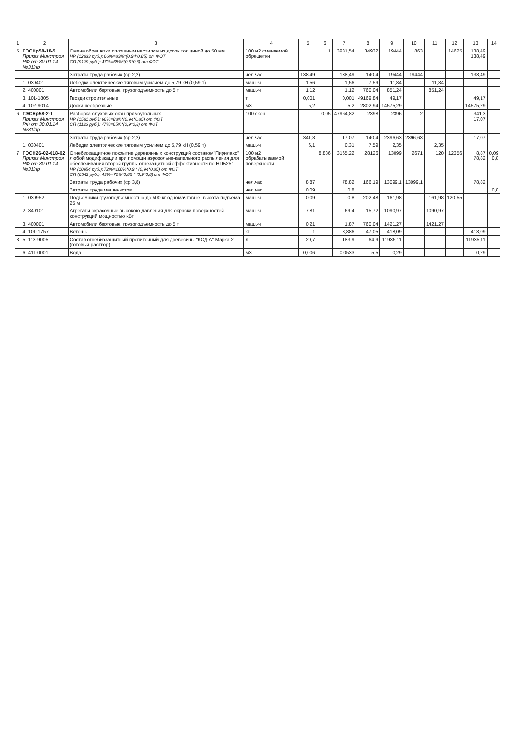| 1 | 2 | 3 | 4 | 5 | 6 | 7 | 8 | 9 | 10 | 11 | 12 | 13 | 14 |
| --- | --- | --- | --- | --- | --- | --- | --- | --- | --- | --- | --- | --- | --- |
| 5 | ГЭСНр58-18-5 Приказ Минстроя РФ от 30.01.14 №31/пр | Смена обрешетки сплошным настилом из досок толщиной до 50 мм НР (12833 руб.): 66%=83%*(0,94*0,85) от ФОТ СП (9139 руб.): 47%=65%*(0,9*0,8) от ФОТ | 100 м2 сменяемой обрешетки | | 1 | 3931,54 | 34932 | 19444 | 863 | | 14625 | 138,49 138,49 | |
| | | Затраты труда рабочих (ср 2,2) | чел.час | 138,49 | | 138,49 | 140,4 | 19444 | 19444 | | | 138,49 | |
| | 1. 030401 | Лебедки электрические тяговым усилием до 5,79 кН (0,59 т) | маш.-ч | 1,56 | | 1,56 | 7,59 | 11,84 | | 11,84 | | | |
| | 2. 400001 | Автомобили бортовые, грузоподъемность до 5 т | маш.-ч | 1,12 | | 1,12 | 760,04 | 851,24 | | 851,24 | | | |
| | 3. 101-1805 | Гвозди строительные | т | 0,001 | | 0,001 | 49169,84 | 49,17 | | | | 49,17 | |
| | 4. 102-9014 | Доски необрезные | м3 | 5,2 | | 5,2 | 2802,94 | 14575,29 | | | | 14575,29 | |
| 6 | ГЭСНр58-2-1 Приказ Минстроя РФ от 30.01.14 №31/пр | Разборка слуховых окон прямоугольных НР (1581 руб.): 66%=83%*(0,94*0,85) от ФОТ СП (1126 руб.): 47%=65%*(0,9*0,8) от ФОТ | 100 окон | | 0,05 | 47964,82 | 2398 | 2396 | 2 | | | 341,3 17,07 | |
| | | Затраты труда рабочих (ср 2,2) | чел.час | 341,3 | | 17,07 | 140,4 | 2396,63 | 2396,63 | | | 17,07 | |
| | 1. 030401 | Лебедки электрические тяговым усилием до 5,79 кН (0,59 т) | маш.-ч | 6,1 | | 0,31 | 7,59 | 2,35 | | 2,35 | | | |
| 7 | ГЭСН26-02-018-02 Приказ Минстроя РФ от 30.01.14 №31/пр | Огнебиозащитное покрытие деревянных конструкций составом"Пирилакс" любой модификации при помощи аэрозольно-капельного распыления для обеспечивания второй группы огнезащитной эффективности по НПБ251 НР (10954 руб.): 72%=100%*0,9 * (0,94*0,85) от ФОТ СП (6542 руб.): 43%=70%*0,85 * (0,9*0,8) от ФОТ | 100 м2 обрабатываемой поверхности | | 8,886 | 3165,22 | 28126 | 13099 | 2671 | 120 | 12356 | 8,87 78,82 | 0,09 0,8 |
| | | Затраты труда рабочих (ср 3,8) | чел.час | 8,87 | | 78,82 | 166,19 | 13099,1 | 13099,1 | | | 78,82 | |
| | | Затраты труда машинистов | чел.час | 0,09 | | 0,8 | | | | | | | 0,8 |
| | 1. 030952 | Подъемники грузоподъемностью до 500 кг одномачтовые, высота подъема 25 м | маш.-ч | 0,09 | | 0,8 | 202,48 | 161,98 | | 161,98 | 120,55 | | |
| | 2. 340101 | Агрегаты окрасочные высокого давления для окраски поверхностей конструкций мощностью кВт | маш.-ч | 7,81 | | 69,4 | 15,72 | 1090,97 | | 1090,97 | | | |
| | 3. 400001 | Автомобили бортовые, грузоподъемность до 5 т | маш.-ч | 0,21 | | 1,87 | 760,04 | 1421,27 | | 1421,27 | | | |
| | 4. 101-1757 | Ветошь | кг | 1 | | 8,886 | 47,05 | 418,09 | | | | 418,09 | |
| 3 | 5. 113-9005 | Состав огнебиозащитный пропиточный для древесины "КСД-А" Марка 2 (готовый раствор) | л | 20,7 | | 183,9 | 64,9 | 11935,11 | | | | 11935,11 | |
| | 6. 411-0001 | Вода | м3 | 0,006 | | 0,0533 | 5,5 | 0,29 | | | | 0,29 | |